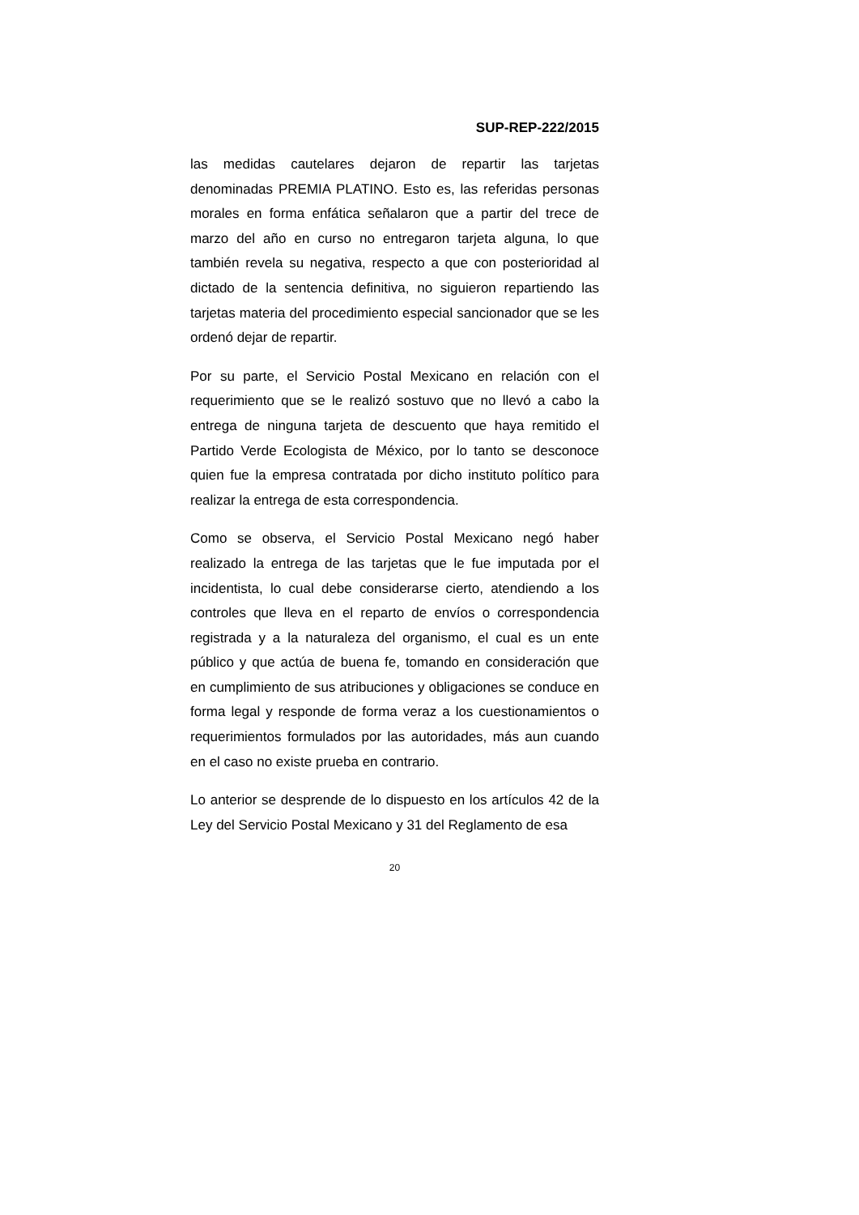SUP-REP-222/2015
las medidas cautelares dejaron de repartir las tarjetas denominadas PREMIA PLATINO. Esto es, las referidas personas morales en forma enfática señalaron que a partir del trece de marzo del año en curso no entregaron tarjeta alguna, lo que también revela su negativa, respecto a que con posterioridad al dictado de la sentencia definitiva, no siguieron repartiendo las tarjetas materia del procedimiento especial sancionador que se les ordenó dejar de repartir.
Por su parte, el Servicio Postal Mexicano en relación con el requerimiento que se le realizó sostuvo que no llevó a cabo la entrega de ninguna tarjeta de descuento que haya remitido el Partido Verde Ecologista de México, por lo tanto se desconoce quien fue la empresa contratada por dicho instituto político para realizar la entrega de esta correspondencia.
Como se observa, el Servicio Postal Mexicano negó haber realizado la entrega de las tarjetas que le fue imputada por el incidentista, lo cual debe considerarse cierto, atendiendo a los controles que lleva en el reparto de envíos o correspondencia registrada y a la naturaleza del organismo, el cual es un ente público y que actúa de buena fe, tomando en consideración que en cumplimiento de sus atribuciones y obligaciones se conduce en forma legal y responde de forma veraz a los cuestionamientos o requerimientos formulados por las autoridades, más aun cuando en el caso no existe prueba en contrario.
Lo anterior se desprende de lo dispuesto en los artículos 42 de la Ley del Servicio Postal Mexicano y 31 del Reglamento de esa
20